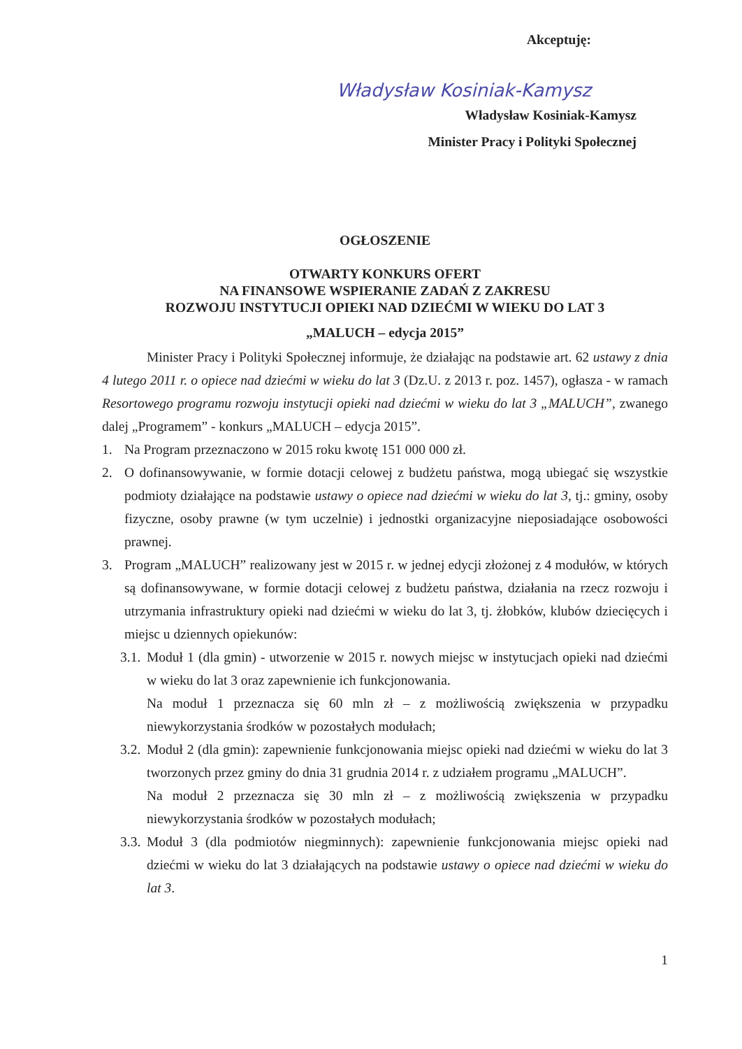Akceptuję:
Władysław Kosiniak-Kamysz
Władysław Kosiniak-Kamysz
Minister Pracy i Polityki Społecznej
OGŁOSZENIE
OTWARTY KONKURS OFERT
NA FINANSOWE WSPIERANIE ZADAŃ Z ZAKRESU
ROZWOJU INSTYTUCJI OPIEKI NAD DZIEĆMI W WIEKU DO LAT 3
„MALUCH – edycja 2015”
Minister Pracy i Polityki Społecznej informuje, że działając na podstawie art. 62 ustawy z dnia 4 lutego 2011 r. o opiece nad dziećmi w wieku do lat 3 (Dz.U. z 2013 r. poz. 1457), ogłasza - w ramach Resortowego programu rozwoju instytucji opieki nad dziećmi w wieku do lat 3 „MALUCH”, zwanego dalej „Programem” - konkurs „MALUCH – edycja 2015”.
1. Na Program przeznaczono w 2015 roku kwotę 151 000 000 zł.
2. O dofinansowywanie, w formie dotacji celowej z budżetu państwa, mogą ubiegać się wszystkie podmioty działające na podstawie ustawy o opiece nad dziećmi w wieku do lat 3, tj.: gminy, osoby fizyczne, osoby prawne (w tym uczelnie) i jednostki organizacyjne nieposiadające osobowości prawnej.
3. Program „MALUCH” realizowany jest w 2015 r. w jednej edycji złożonej z 4 modułów, w których są dofinansowywane, w formie dotacji celowej z budżetu państwa, działania na rzecz rozwoju i utrzymania infrastruktury opieki nad dziećmi w wieku do lat 3, tj. żłobków, klubów dziecięcych i miejsc u dziennych opiekunów:
3.1.
Moduł 1 (dla gmin) - utworzenie w 2015 r. nowych miejsc w instytucjach opieki nad dziećmi w wieku do lat 3 oraz zapewnienie ich funkcjonowania.
Na moduł 1 przeznacza się 60 mln zł – z możliwością zwiększenia w przypadku niewykorzystania środków w pozostałych modułach;
3.2.
Moduł 2 (dla gmin): zapewnienie funkcjonowania miejsc opieki nad dziećmi w wieku do lat 3 tworzonych przez gminy do dnia 31 grudnia 2014 r. z udziałem programu „MALUCH”.
Na moduł 2 przeznacza się 30 mln zł – z możliwością zwiększenia w przypadku niewykorzystania środków w pozostałych modułach;
3.3.
Moduł 3 (dla podmiotów niegminnych): zapewnienie funkcjonowania miejsc opieki nad dziećmi w wieku do lat 3 działających na podstawie ustawy o opiece nad dziećmi w wieku do lat 3.
1